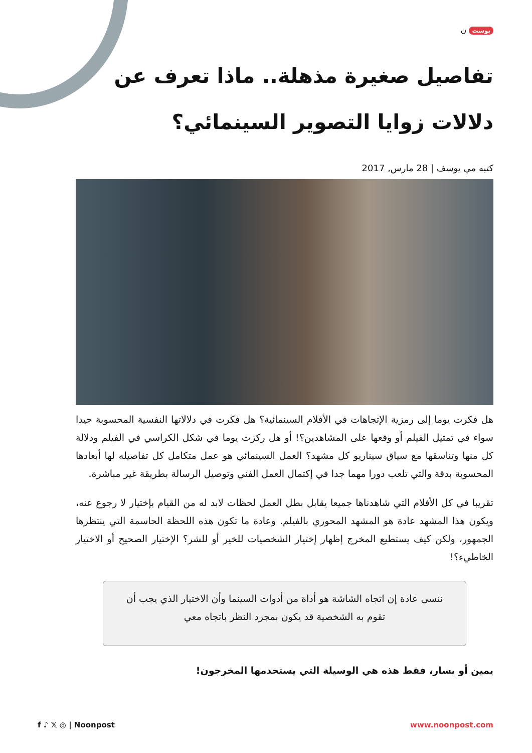بوست ن
تفاصيل صغيرة مذهلة.. ماذا تعرف عن دلالات زوايا التصوير السينمائي؟
كتبه مي يوسف | 28 مارس, 2017
هل فكرت يوما إلى رمزية الإتجاهات في الأفلام السينمائية؟ هل فكرت في دلالاتها النفسية المحسوبة جيدا سواء في تمثيل الفيلم أو وقعها على المشاهدين؟! أو هل ركزت يوما في شكل الكراسي في الفيلم ودلالة كل منها وتناسقها مع سياق سيناريو كل مشهد؟ العمل السينمائي هو عمل متكامل كل تفاصيله لها أبعادها المحسوبة بدقة والتي تلعب دورا مهما جدا في إكتمال العمل الفني وتوصيل الرسالة بطريقة غير مباشرة.
تقريبا في كل الأفلام التي شاهدناها جميعا يقابل بطل العمل لحظات لابد له من القيام بإختيار لا رجوع عنه، ويكون هذا المشهد عادة هو المشهد المحوري بالفيلم. وعادة ما تكون هذه اللحظة الحاسمة التي ينتظرها الجمهور، ولكن كيف يستطيع المخرج إظهار إختيار الشخصيات للخير أو للشر؟ الإختيار الصحيح أو الاختيار الخاطيء؟!
ننسى عادة إن اتجاه الشاشة هو أداة من أدوات السينما وأن الاختيار الذي يجب أن تقوم به الشخصية قد يكون بمجرد النظر باتجاه معي
يمين أو يسار، فقط هذه هي الوسيلة التي يستخدمها المخرجون!
f ♪ 𝕏 ◎ | Noonpost www.noonpost.com